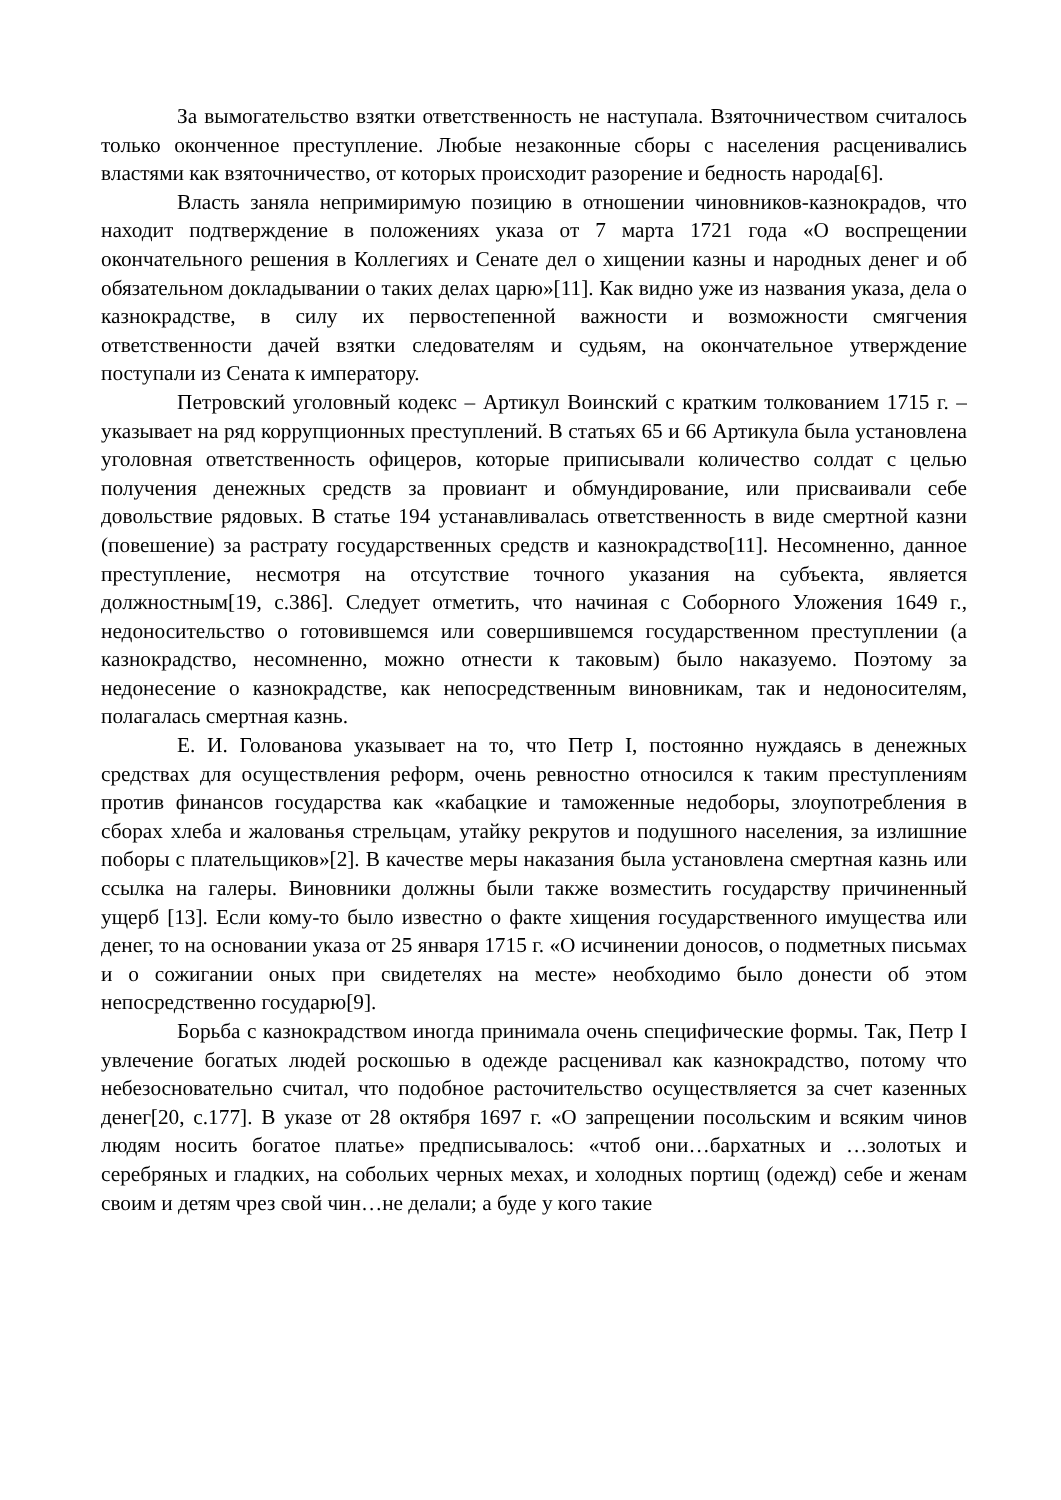За вымогательство взятки ответственность не наступала. Взяточничеством считалось только оконченное преступление. Любые незаконные сборы с населения расценивались властями как взяточничество, от которых происходит разорение и бедность народа[6].
Власть заняла непримиримую позицию в отношении чиновников-казнокрадов, что находит подтверждение в положениях указа от 7 марта 1721 года «О воспрещении окончательного решения в Коллегиях и Сенате дел о хищении казны и народных денег и об обязательном докладывании о таких делах царю»[11]. Как видно уже из названия указа, дела о казнокрадстве, в силу их первостепенной важности и возможности смягчения ответственности дачей взятки следователям и судьям, на окончательное утверждение поступали из Сената к императору.
Петровский уголовный кодекс – Артикул Воинский с кратким толкованием 1715 г. – указывает на ряд коррупционных преступлений. В статьях 65 и 66 Артикула была установлена уголовная ответственность офицеров, которые приписывали количество солдат с целью получения денежных средств за провиант и обмундирование, или присваивали себе довольствие рядовых. В статье 194 устанавливалась ответственность в виде смертной казни (повешение) за растрату государственных средств и казнокрадство[11]. Несомненно, данное преступление, несмотря на отсутствие точного указания на субъекта, является должностным[19, с.386]. Следует отметить, что начиная с Соборного Уложения 1649 г., недоносительство о готовившемся или совершившемся государственном преступлении (а казнокрадство, несомненно, можно отнести к таковым) было наказуемо. Поэтому за недонесение о казнокрадстве, как непосредственным виновникам, так и недоносителям, полагалась смертная казнь.
Е. И. Голованова указывает на то, что Петр I, постоянно нуждаясь в денежных средствах для осуществления реформ, очень ревностно относился к таким преступлениям против финансов государства как «кабацкие и таможенные недоборы, злоупотребления в сборах хлеба и жалованья стрельцам, утайку рекрутов и подушного населения, за излишние поборы с плательщиков»[2]. В качестве меры наказания была установлена смертная казнь или ссылка на галеры. Виновники должны были также возместить государству причиненный ущерб [13]. Если кому-то было известно о факте хищения государственного имущества или денег, то на основании указа от 25 января 1715 г. «О исчинении доносов, о подметных письмах и о сожигании оных при свидетелях на месте» необходимо было донести об этом непосредственно государю[9].
Борьба с казнокрадством иногда принимала очень специфические формы. Так, Петр I увлечение богатых людей роскошью в одежде расценивал как казнокрадство, потому что небезосновательно считал, что подобное расточительство осуществляется за счет казенных денег[20, с.177]. В указе от 28 октября 1697 г. «О запрещении посольским и всяким чинов людям носить богатое платье» предписывалось: «чтоб они…бархатных и …золотых и серебряных и гладких, на собольих черных мехах, и холодных портищ (одежд) себе и женам своим и детям чрез свой чин…не делали; а буде у кого такие